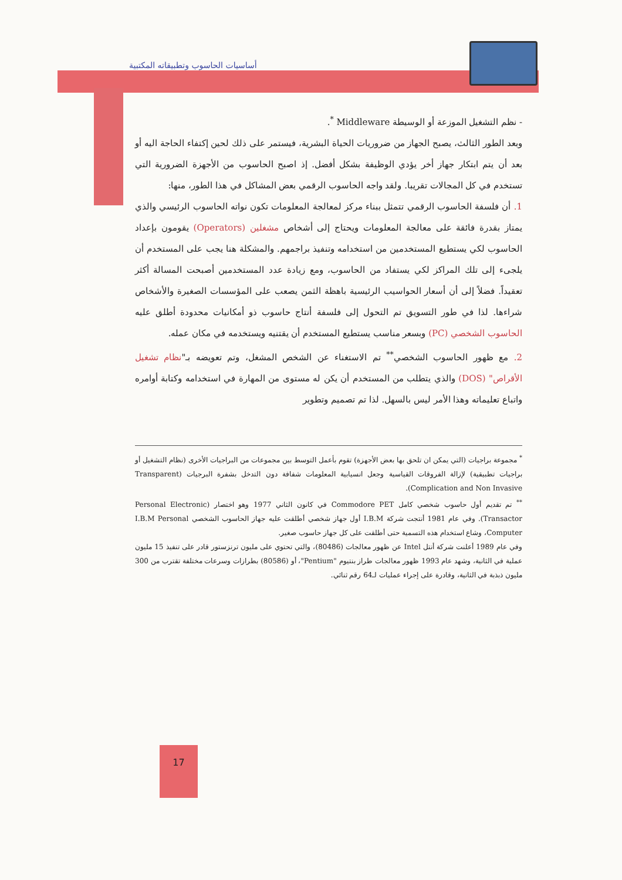أساسيات الحاسوب وتطبيقاته المكتبية
- نظم التشغيل الموزعة أو الوسيطة Middleware <sup>*</sup>.
وبعد الطور الثالث، يصبح الجهاز من ضروريات الحياة البشرية، فيستمر على ذلك لحين إكتفاء الحاجة اليه أو بعد أن يتم ابتكار جهاز أخر يؤدي الوظيفة بشكل أفضل. إذ اصبح الحاسوب من الأجهزة الضرورية التي تستخدم في كل المجالات تقريبا. ولقد واجه الحاسوب الرقمي بعض المشاكل في هذا الطور، منها:
1. أن فلسفة الحاسوب الرقمي تتمثل ببناء مركز لمعالجة المعلومات تكون نواته الحاسوب الرئيسي والذي يمتاز بقدرة فائقة على معالجة المعلومات ويحتاج إلى أشخاص مشغلين (Operators) يقومون بإعداد الحاسوب لكي يستطيع المستخدمين من استخدامه وتنفيذ براجمهم. والمشكلة هنا يجب على المستخدم أن يلجىء إلى تلك المراكز لكي يستفاد من الحاسوب، ومع زيادة عدد المستخدمين أصبحت المسالة أكثر تعقيداً. فضلاً إلى أن أسعار الحواسيب الرئيسية باهظة الثمن يصعب على المؤسسات الصغيرة والأشخاص شراءها. لذا في طور التسويق تم التحول إلى فلسفة أنتاج حاسوب ذو أمكانيات محدودة أطلق عليه الحاسوب الشخصي (PC) وبسعر مناسب يستطيع المستخدم أن يقتنيه ويستخدمه في مكان عمله.
2. مع ظهور الحاسوب الشخصي<sup>**</sup> تم الاستغناء عن الشخص المشغل، وتم تعويضه بـ"نظام تشغيل الأقراص" (DOS) والذي يتطلب من المستخدم أن يكن له مستوى من المهارة في استخدامه وكتابة أوامره واتباع تعليماته وهذا الأمر ليس بالسهل. لذا تم تصميم وتطوير
<sup>*</sup> مجموعة براجيات (التي يمكن ان تلحق بها بعض الأجهزة) تقوم بأعمل التوسط بين مجموعات من البراجيات الأخرى (نظام التشغيل أو براجيات تطبيقية) لإزالة الفروقات القياسية وجعل انسيابية المعلومات شفافة دون التدخل بشفرة البرجيات (Transparent Complication and Non Invasive).
<sup>**</sup> تم تقديم أول حاسوب شخصي كامل Commodore PET في كانون الثاني 1977 وهو اختصار (Personal Electronic Transactor). وفي عام 1981 أنتجت شركة I.B.M أول جهاز شخصي أطلقت عليه جهاز الحاسوب الشخصي I.B.M Personal Computer، وشاع استخدام هذه التسمية حتى أطلقت على كل جهاز حاسوب صغير.
وفي عام 1989 أعلنت شركة أنتل Intel عن ظهور معالجات (80486)، والتي تحتوي على مليون ترنزستور قادر على تنفيذ 15 مليون عملية في الثانية، وشهد عام 1993 ظهور معالجات طراز بنتيوم "Pentium"، أو (80586) بطرازات وسرعات مختلفة تقترب من 300 مليون ذبذبة في الثانية، وقادرة على إجراء عمليات لـ64 رقم ثنائي.
17